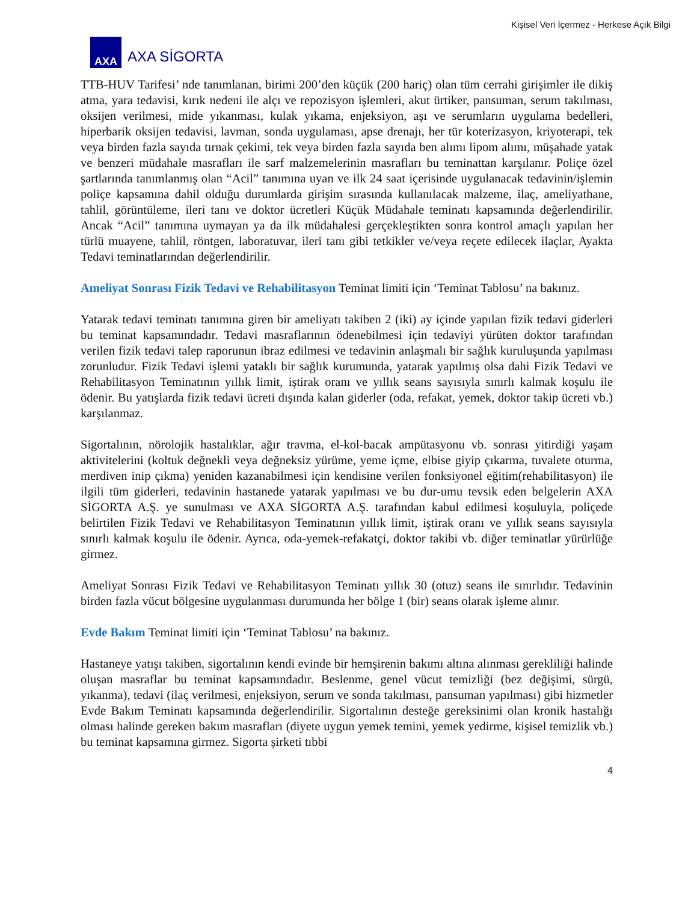Kişisel Veri İçermez - Herkese Açık Bilgi
AXA
AXA SİGORTA
TTB-HUV Tarifesi’ nde tanımlanan, birimi 200’den küçük (200 hariç) olan tüm cerrahi girişimler ile dikiş atma, yara tedavisi, kırık nedeni ile alçı ve repozisyon işlemleri, akut ürtiker, pansuman, serum takılması, oksijen verilmesi, mide yıkanması, kulak yıkama, enjeksiyon, aşı ve serumların uygulama bedelleri, hiperbarik oksijen tedavisi, lavman, sonda uygulaması, apse drenajı, her tür koterizasyon, kriyoterapi, tek veya birden fazla sayıda tırnak çekimi, tek veya birden fazla sayıda ben alımı lipom alımı, müşahade yatak ve benzeri müdahale masrafları ile sarf malzemelerinin masrafları bu teminattan karşılanır. Poliçe özel şartlarında tanımlanmış olan “Acil” tanımına uyan ve ilk 24 saat içerisinde uygulanacak tedavinin/işlemin poliçe kapsamına dahil olduğu durumlarda girişim sırasında kullanılacak malzeme, ilaç, ameliyathane, tahlil, görüntüleme, ileri tanı ve doktor ücretleri Küçük Müdahale teminatı kapsamında değerlendirilir. Ancak “Acil” tanımına uymayan ya da ilk müdahalesi gerçekleştikten sonra kontrol amaçlı yapılan her türlü muayene, tahlil, röntgen, laboratuvar, ileri tanı gibi tetkikler ve/veya reçete edilecek ilaçlar, Ayakta Tedavi teminatlarından değerlendirilir.
Ameliyat Sonrası Fizik Tedavi ve Rehabilitasyon Teminat limiti için ‘Teminat Tablosu’ na bakınız.
Yatarak tedavi teminatı tanımına giren bir ameliyatı takiben 2 (iki) ay içinde yapılan fizik tedavi giderleri bu teminat kapsamındadır. Tedavi masraflarının ödenebilmesi için tedaviyi yürüten doktor tarafından verilen fizik tedavi talep raporunun ibraz edilmesi ve tedavinin anlaşmalı bir sağlık kuruluşunda yapılması zorunludur. Fizik Tedavi işlemi yataklı bir sağlık kurumunda, yatarak yapılmış olsa dahi Fizik Tedavi ve Rehabilitasyon Teminatının yıllık limit, iştirak oranı ve yıllık seans sayısıyla sınırlı kalmak koşulu ile ödenir. Bu yatışlarda fizik tedavi ücreti dışında kalan giderler (oda, refakat, yemek, doktor takip ücreti vb.) karşılanmaz.
Sigortalının, nörolojik hastalıklar, ağır travma, el-kol-bacak ampütasyonu vb. sonrası yitirdiği yaşam aktivitelerini (koltuk değnekli veya değneksiz yürüme, yeme içme, elbise giyip çıkarma, tuvalete oturma, merdiven inip çıkma) yeniden kazanabilmesi için kendisine verilen fonksiyonel eğitim(rehabilitasyon) ile ilgili tüm giderleri, tedavinin hastanede yatarak yapılması ve bu dur-umu tevsik eden belgelerin AXA SİGORTA A.Ş. ye sunulması ve AXA SİGORTA A.Ş. tarafından kabul edilmesi koşuluyla, poliçede belirtilen Fizik Tedavi ve Rehabilitasyon Teminatının yıllık limit, iştirak oranı ve yıllık seans sayısıyla sınırlı kalmak koşulu ile ödenir. Ayrıca, oda-yemek-refakatçi, doktor takibi vb. diğer teminatlar yürürlüğe girmez.
Ameliyat Sonrası Fizik Tedavi ve Rehabilitasyon Teminatı yıllık 30 (otuz) seans ile sınırlıdır. Tedavinin birden fazla vücut bölgesine uygulanması durumunda her bölge 1 (bir) seans olarak işleme alınır.
Evde Bakım Teminat limiti için ‘Teminat Tablosu’ na bakınız.
Hastaneye yatışı takiben, sigortalının kendi evinde bir hemşirenin bakımı altına alınması gerekliliği halinde oluşan masraflar bu teminat kapsamındadır. Beslenme, genel vücut temizliği (bez değişimi, sürgü, yıkanma), tedavi (ilaç verilmesi, enjeksiyon, serum ve sonda takılması, pansuman yapılması) gibi hizmetler Evde Bakım Teminatı kapsamında değerlendirilir. Sigortalının desteğe gereksinimi olan kronik hastalığı olması halinde gereken bakım masrafları (diyete uygun yemek temini, yemek yedirme, kişisel temizlik vb.) bu teminat kapsamına girmez. Sigorta şirketi tıbbi
4